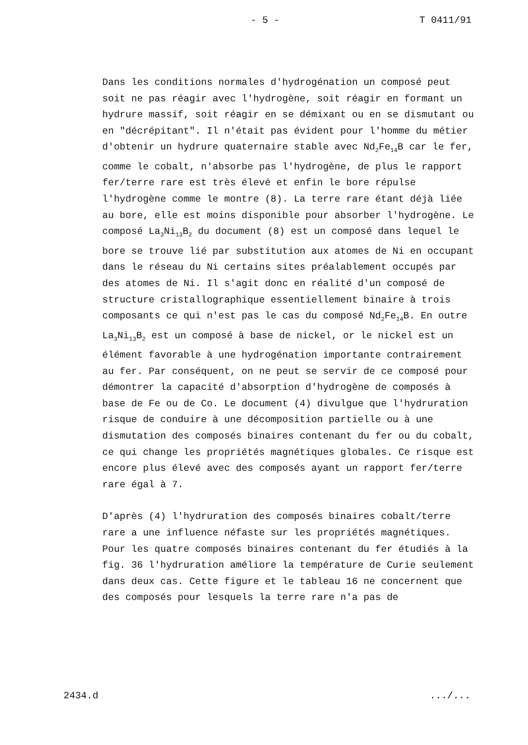- 5 - T 0411/91
Dans les conditions normales d'hydrogénation un composé peut soit ne pas réagir avec l'hydrogène, soit réagir en formant un hydrure massif, soit réagir en se démixant ou en se dismutant ou en "décrépitant". Il n'était pas évident pour l'homme du métier d'obtenir un hydrure quaternaire stable avec Nd<sub>2</sub>Fe<sub>14</sub>B car le fer, comme le cobalt, n'absorbe pas l'hydrogène, de plus le rapport fer/terre rare est très élevé et enfin le bore répulse l'hydrogène comme le montre (8). La terre rare étant déjà liée au bore, elle est moins disponible pour absorber l'hydrogène. Le composé La<sub>3</sub>Ni<sub>13</sub>B<sub>2</sub> du document (8) est un composé dans lequel le bore se trouve lié par substitution aux atomes de Ni en occupant dans le réseau du Ni certains sites préalablement occupés par des atomes de Ni. Il s'agit donc en réalité d'un composé de structure cristallographique essentiellement binaire à trois composants ce qui n'est pas le cas du composé Nd<sub>2</sub>Fe<sub>14</sub>B. En outre La<sub>3</sub>Ni<sub>13</sub>B<sub>2</sub> est un composé à base de nickel, or le nickel est un élément favorable à une hydrogénation importante contrairement au fer. Par conséquent, on ne peut se servir de ce composé pour démontrer la capacité d'absorption d'hydrogène de composés à base de Fe ou de Co. Le document (4) divulgue que l'hydruration risque de conduire à une décomposition partielle ou à une dismutation des composés binaires contenant du fer ou du cobalt, ce qui change les propriétés magnétiques globales. Ce risque est encore plus élevé avec des composés ayant un rapport fer/terre rare égal à 7.
D'après (4) l'hydruration des composés binaires cobalt/terre rare a une influence néfaste sur les propriétés magnétiques. Pour les quatre composés binaires contenant du fer étudiés à la fig. 36 l'hydruration améliore la température de Curie seulement dans deux cas. Cette figure et le tableau 16 ne concernent que des composés pour lesquels la terre rare n'a pas de
2434.d.../...